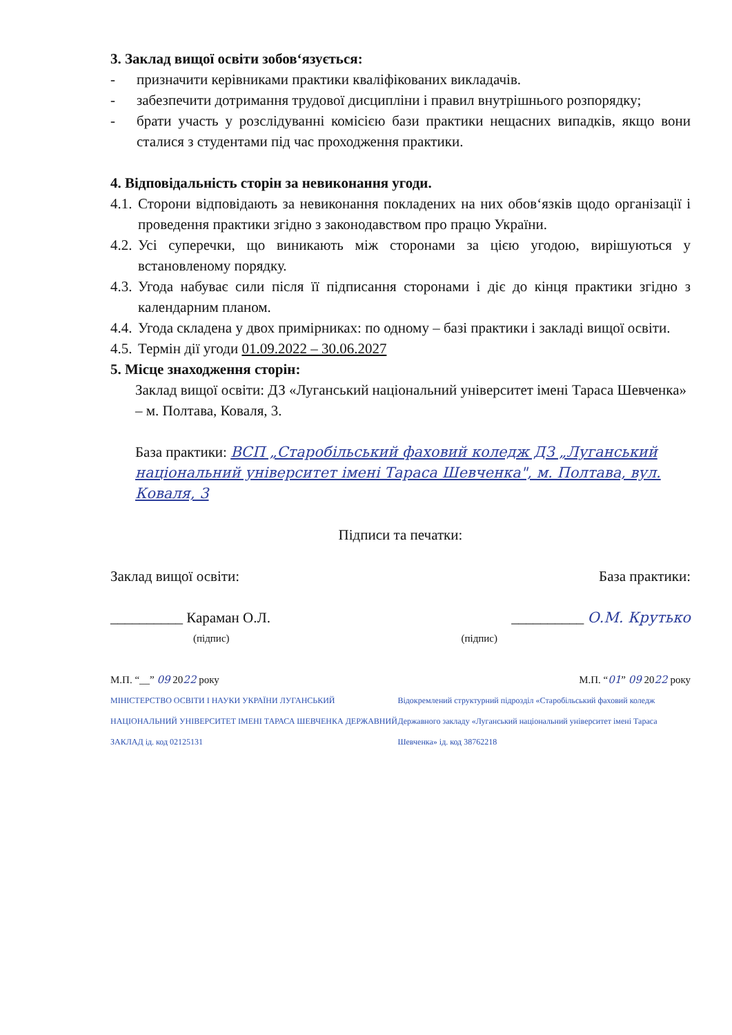3. Заклад вищої освіти зобов‘язується:
- призначити керівниками практики кваліфікованих викладачів.
- забезпечити дотримання трудової дисципліни і правил внутрішнього розпорядку;
- брати участь у розслідуванні комісією бази практики нещасних випадків, якщо вони сталися з студентами під час проходження практики.
4. Відповідальність сторін за невиконання угоди.
4.1. Сторони відповідають за невиконання покладених на них обов‘язків щодо організації і проведення практики згідно з законодавством про працю України.
4.2. Усі суперечки, що виникають між сторонами за цією угодою, вирішуються у встановленому порядку.
4.3. Угода набуває сили після її підписання сторонами і діє до кінця практики згідно з календарним планом.
4.4. Угода складена у двох примірниках: по одному – базі практики і закладі вищої освіти.
4.5. Термін дії угоди 01.09.2022 – 30.06.2027
5. Місце знаходження сторін:
Заклад вищої освіти: ДЗ «Луганський національний університет імені Тараса Шевченка» – м. Полтава, Коваля, 3.
База практики: ВСП „Старобільський фаховий коледж ДЗ „Луганський національний університет імені Тараса Шевченка", м. Полтава, вул. Коваля, 3
Підписи та печатки:
Заклад вищої освіти: База практики:
__________ Караман О.Л. __________ О.М. Крутько
(підпис) (підпис)
М.П. “__” 09 2022 року М.П. “01” 09 2022 року
МІНІСТЕРСТВО ОСВІТИ І НАУКИ УКРАЇНИ ЛУГАНСЬКИЙ НАЦІОНАЛЬНИЙ УНІВЕРСИТЕТ ІМЕНІ ТАРАСА ШЕВЧЕНКА ДЕРЖАВНИЙ ЗАКЛАД ід. код 02125131 Відокремлений структурний підрозділ «Старобільський фаховий коледж Державного закладу «Луганський національний університет імені Тараса Шевченка» ід. код 38762218